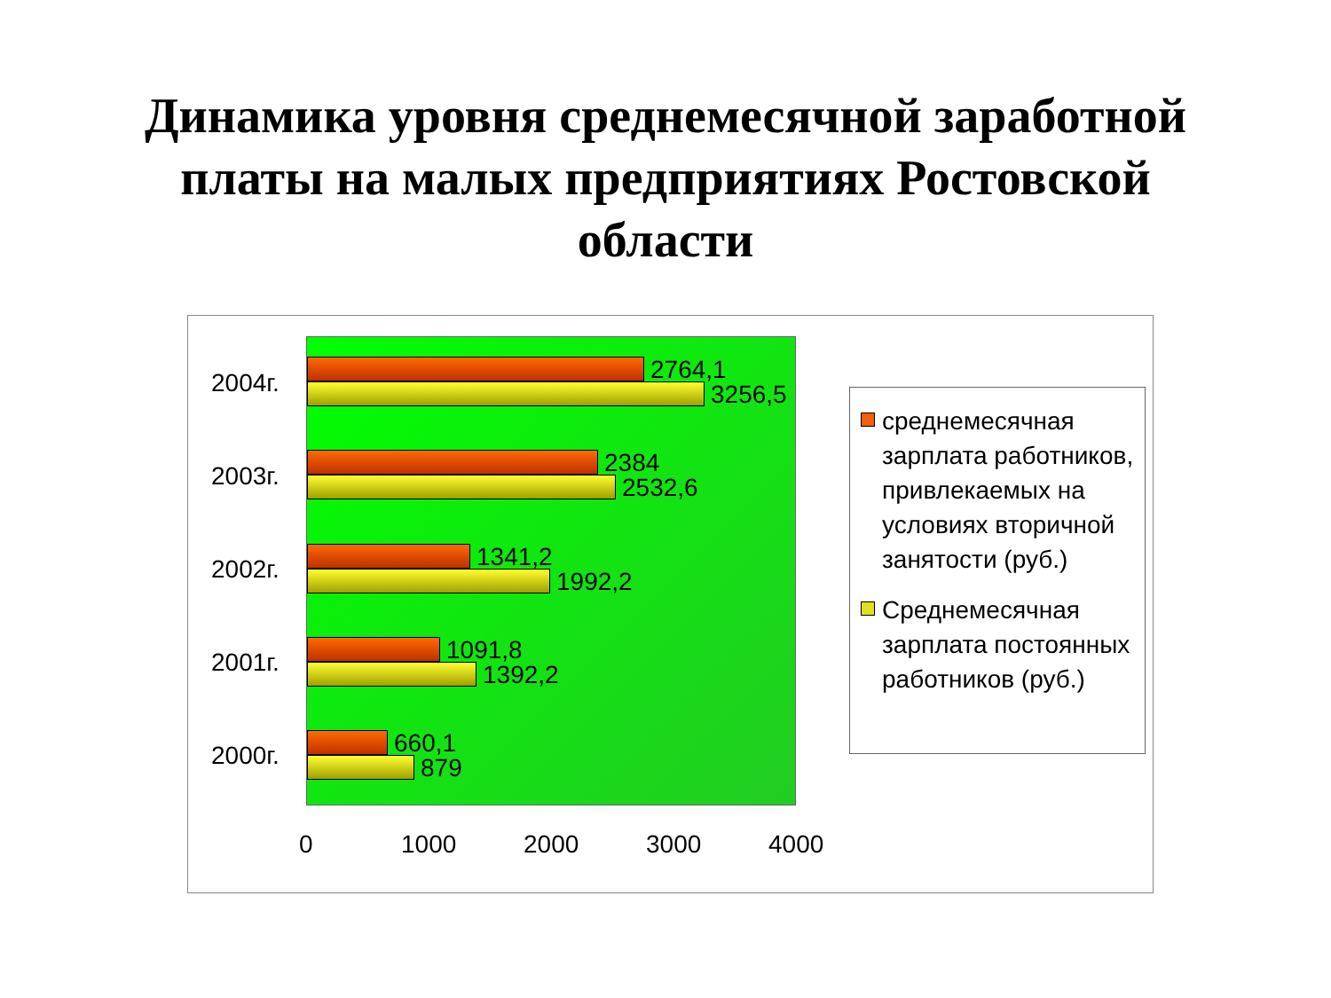Динамика уровня среднемесячной заработной
платы на малых предприятиях Ростовской
области
2004г.
2003г.
2002г.
2001г.
2000г.
2764,1
3256,5
2384
2532,6
1341,2
1992,2
1091,8
1392,2
660,1
879
0 1000 2000 3000 4000
среднемесячная зарплата работников, привлекаемых на условиях вторичной занятости (руб.)
Среднемесячная зарплата постоянных работников (руб.)